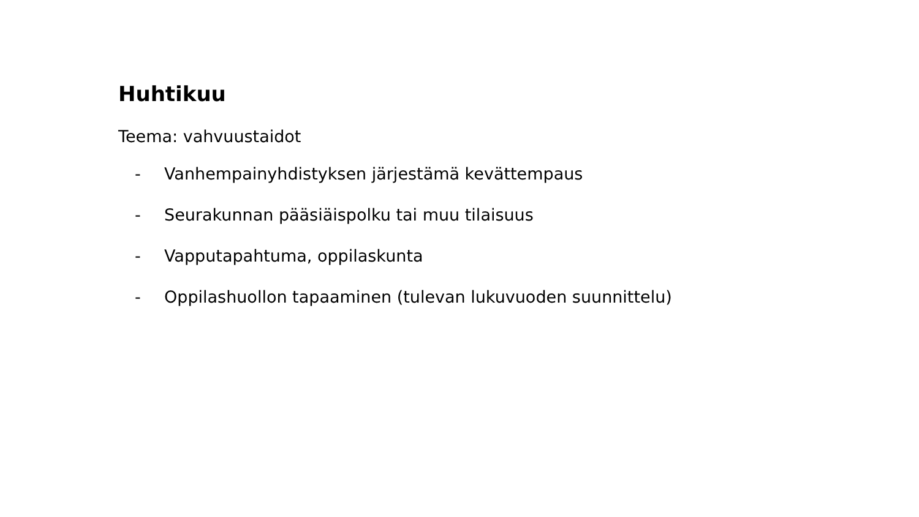Huhtikuu
Teema: vahvuustaidot
- Vanhempainyhdistyksen järjestämä kevättempaus
- Seurakunnan pääsiäispolku tai muu tilaisuus
- Vapputapahtuma, oppilaskunta
- Oppilashuollon tapaaminen (tulevan lukuvuoden suunnittelu)